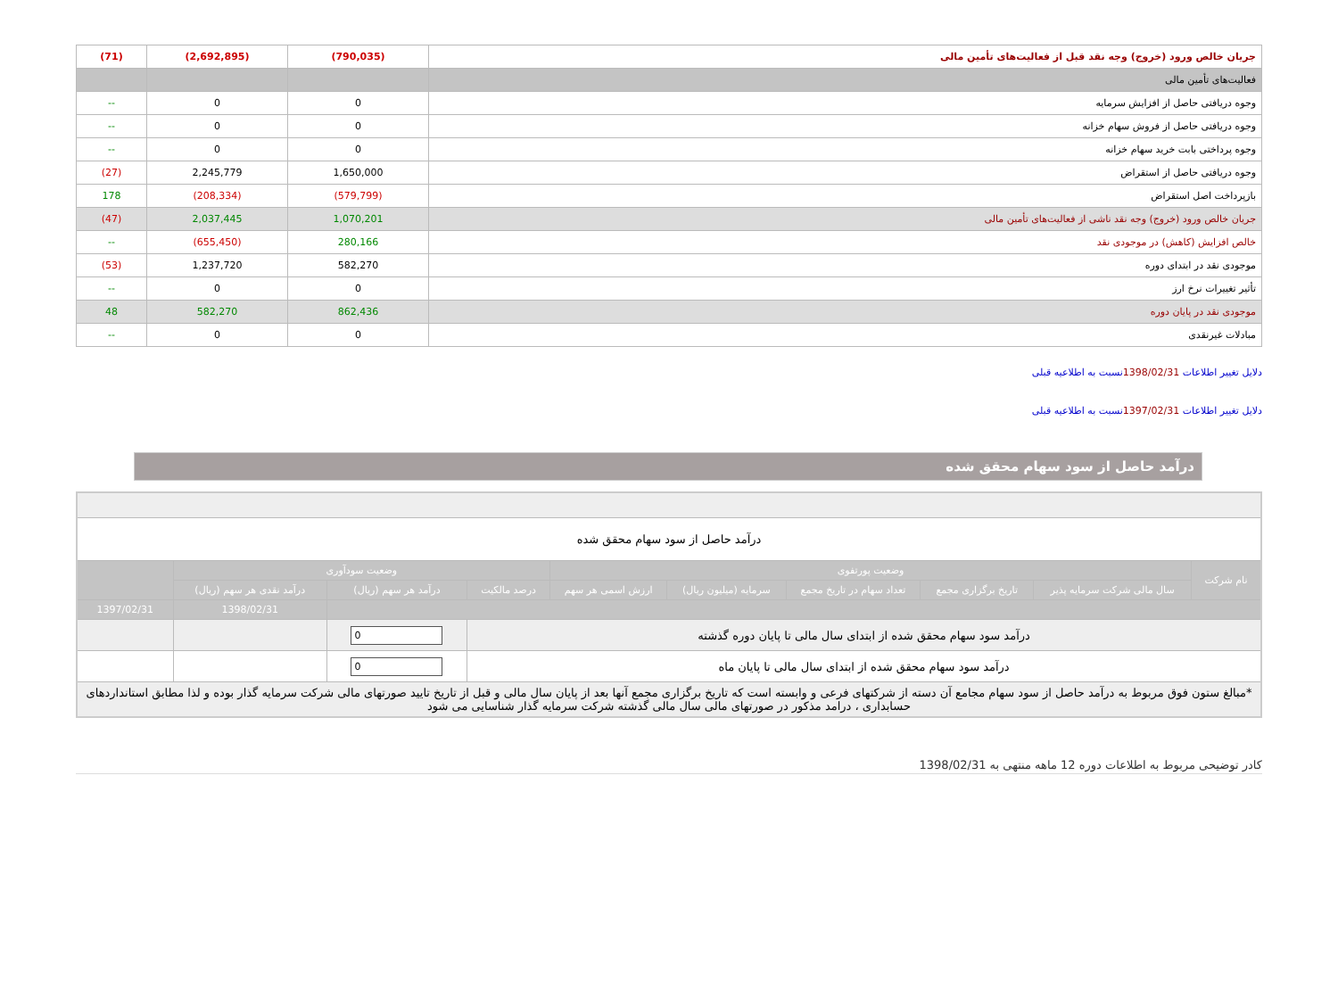| جریان خالص ورود (خروج) وجه نقد قبل از فعالیت‌های تأمین مالی | (790,035) | (2,692,895) | (71) |
| فعالیت‌های تأمین مالی | | | |
| وجوه دریافتی حاصل از افزایش سرمایه | 0 | 0 | -- |
| وجوه دریافتی حاصل از فروش سهام خزانه | 0 | 0 | -- |
| وجوه پرداختی بابت خرید سهام خزانه | 0 | 0 | -- |
| وجوه دریافتی حاصل از استقراض | 1,650,000 | 2,245,779 | (27) |
| بازپرداخت اصل استقراض | (579,799) | (208,334) | 178 |
| جریان خالص ورود (خروج) وجه نقد ناشی از فعالیت‌های تأمین مالی | 1,070,201 | 2,037,445 | (47) |
| خالص افزایش (کاهش) در موجودی نقد | 280,166 | (655,450) | -- |
| موجودی نقد در ابتدای دوره | 582,270 | 1,237,720 | (53) |
| تأثیر تغییرات نرخ ارز | 0 | 0 | -- |
| موجودی نقد در پایان دوره | 862,436 | 582,270 | 48 |
| مبادلات غیرنقدی | 0 | 0 | -- |
دلایل تغییر اطلاعات 1398/02/31نسبت به اطلاعیه قبلی
دلایل تغییر اطلاعات 1397/02/31نسبت به اطلاعیه قبلی
درآمد حاصل از سود سهام محقق شده
| درآمد حاصل از سود سهام محقق شده | | | | | | | | | |
| نام شرکت | وضعیت پورتفوی | | | | | وضعیت سودآوری | | | |
| | سال مالی شرکت سرمایه پذیر | تاریخ برگزاری مجمع | تعداد سهام در تاریخ مجمع | سرمایه (میلیون ریال) | ارزش اسمی هر سهم | درصد مالکیت | درآمد هر سهم (ریال) | درآمد نقدی هر سهم (ریال) | |
| | | | | | | | | 1398/02/31 | 1397/02/31 |
| درآمد سود سهام محقق شده از ابتدای سال مالی تا پایان دوره گذشته | | | | | | | 0 | | |
| درآمد سود سهام محقق شده از ابتدای سال مالی تا پایان ماه | | | | | | | 0 | | |
| *مبالغ ستون فوق مربوط به درآمد حاصل از سود سهام مجامع آن دسته از شرکتهای فرعی و وابسته است که تاریخ برگزاری مجمع آنها بعد از پایان سال مالی و قبل از تاریخ تایید صورتهای مالی شرکت سرمایه گذار بوده و لذا مطابق استانداردهای حسابداری ، درامد مذکور در صورتهای مالی سال مالی گذشته شرکت سرمایه گذار شناسایی می شود | | | | | | | | | |
کادر توضیحی مربوط به اطلاعات دوره 12 ماهه منتهی به 1398/02/31